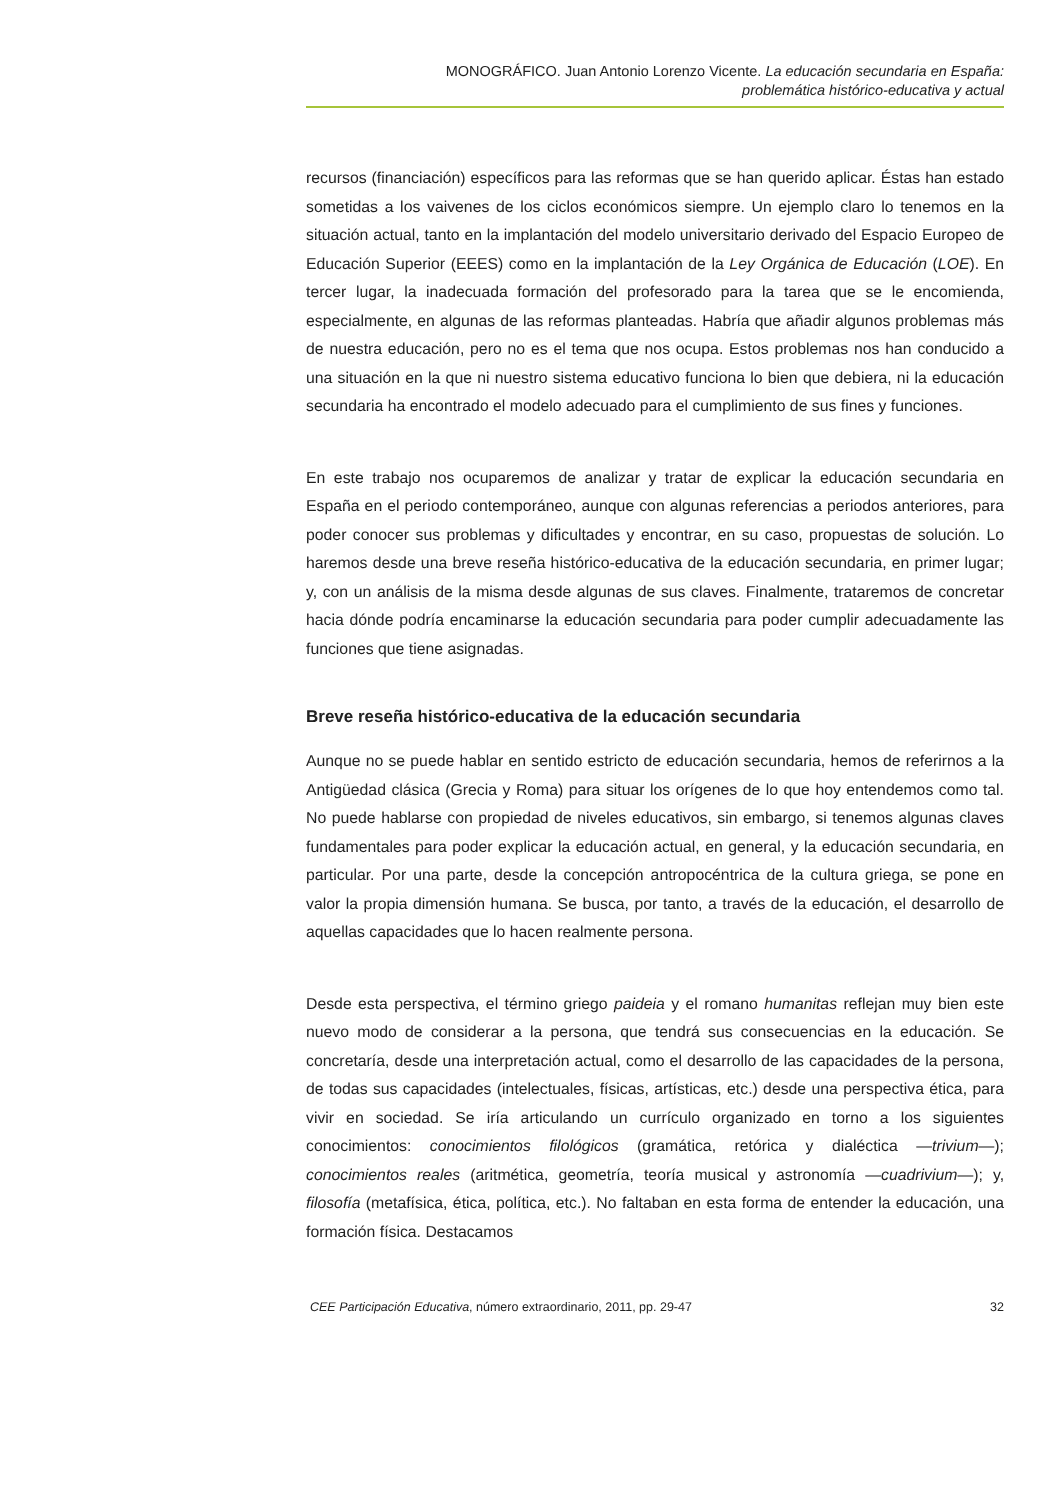MONOGRÁFICO. Juan Antonio Lorenzo Vicente. La educación secundaria en España:
problemática histórico-educativa y actual
recursos (financiación) específicos para las reformas que se han querido aplicar. Éstas han estado sometidas a los vaivenes de los ciclos económicos siempre. Un ejemplo claro lo tenemos en la situación actual, tanto en la implantación del modelo universitario derivado del Espacio Europeo de Educación Superior (EEES) como en la implantación de la Ley Orgánica de Educación (LOE). En tercer lugar, la inadecuada formación del profesorado para la tarea que se le encomienda, especialmente, en algunas de las reformas planteadas. Habría que añadir algunos problemas más de nuestra educación, pero no es el tema que nos ocupa. Estos problemas nos han conducido a una situación en la que ni nuestro sistema educativo funciona lo bien que debiera, ni la educación secundaria ha encontrado el modelo adecuado para el cumplimiento de sus fines y funciones.
En este trabajo nos ocuparemos de analizar y tratar de explicar la educación secundaria en España en el periodo contemporáneo, aunque con algunas referencias a periodos anteriores, para poder conocer sus problemas y dificultades y encontrar, en su caso, propuestas de solución. Lo haremos desde una breve reseña histórico-educativa de la educación secundaria, en primer lugar; y, con un análisis de la misma desde algunas de sus claves. Finalmente, trataremos de concretar hacia dónde podría encaminarse la educación secundaria para poder cumplir adecuadamente las funciones que tiene asignadas.
Breve reseña histórico-educativa de la educación secundaria
Aunque no se puede hablar en sentido estricto de educación secundaria, hemos de referirnos a la Antigüedad clásica (Grecia y Roma) para situar los orígenes de lo que hoy entendemos como tal. No puede hablarse con propiedad de niveles educativos, sin embargo, si tenemos algunas claves fundamentales para poder explicar la educación actual, en general, y la educación secundaria, en particular. Por una parte, desde la concepción antropocéntrica de la cultura griega, se pone en valor la propia dimensión humana. Se busca, por tanto, a través de la educación, el desarrollo de aquellas capacidades que lo hacen realmente persona.
Desde esta perspectiva, el término griego paideia y el romano humanitas reflejan muy bien este nuevo modo de considerar a la persona, que tendrá sus consecuencias en la educación. Se concretaría, desde una interpretación actual, como el desarrollo de las capacidades de la persona, de todas sus capacidades (intelectuales, físicas, artísticas, etc.) desde una perspectiva ética, para vivir en sociedad. Se iría articulando un currículo organizado en torno a los siguientes conocimientos: conocimientos filológicos (gramática, retórica y dialéctica —trivium—); conocimientos reales (aritmética, geometría, teoría musical y astronomía —cuadrivium—); y, filosofía (metafísica, ética, política, etc.). No faltaban en esta forma de entender la educación, una formación física. Destacamos
CEE Participación Educativa, número extraordinario, 2011, pp. 29-47 32